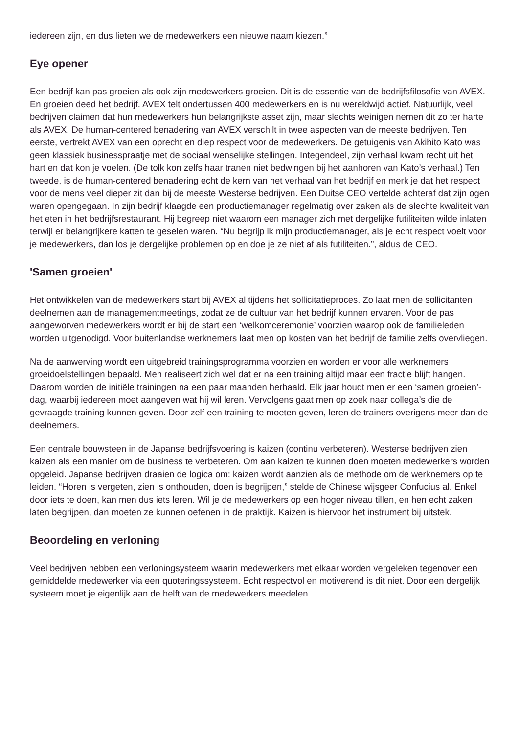iedereen zijn, en dus lieten we de medewerkers een nieuwe naam kiezen.”
Eye opener
Een bedrijf kan pas groeien als ook zijn medewerkers groeien. Dit is de essentie van de bedrijfsfilosofie van AVEX. En groeien deed het bedrijf. AVEX telt ondertussen 400 medewerkers en is nu wereldwijd actief. Natuurlijk, veel bedrijven claimen dat hun medewerkers hun belangrijkste asset zijn, maar slechts weinigen nemen dit zo ter harte als AVEX. De human-centered benadering van AVEX verschilt in twee aspecten van de meeste bedrijven. Ten eerste, vertrekt AVEX van een oprecht en diep respect voor de medewerkers. De getuigenis van Akihito Kato was geen klassiek businesspraatje met de sociaal wenselijke stellingen. Integendeel, zijn verhaal kwam recht uit het hart en dat kon je voelen. (De tolk kon zelfs haar tranen niet bedwingen bij het aanhoren van Kato’s verhaal.) Ten tweede, is de human-centered benadering echt de kern van het verhaal van het bedrijf en merk je dat het respect voor de mens veel dieper zit dan bij de meeste Westerse bedrijven. Een Duitse CEO vertelde achteraf dat zijn ogen waren opengegaan. In zijn bedrijf klaagde een productiemanager regelmatig over zaken als de slechte kwaliteit van het eten in het bedrijfsrestaurant. Hij begreep niet waarom een manager zich met dergelijke futiliteiten wilde inlaten terwijl er belangrijkere katten te geselen waren. “Nu begrijp ik mijn productiemanager, als je echt respect voelt voor je medewerkers, dan los je dergelijke problemen op en doe je ze niet af als futiliteiten.”, aldus de CEO.
'Samen groeien'
Het ontwikkelen van de medewerkers start bij AVEX al tijdens het sollicitatieproces. Zo laat men de sollicitanten deelnemen aan de managementmeetings, zodat ze de cultuur van het bedrijf kunnen ervaren. Voor de pas aangeworven medewerkers wordt er bij de start een ‘welkomceremonie’ voorzien waarop ook de familieleden worden uitgenodigd. Voor buitenlandse werknemers laat men op kosten van het bedrijf de familie zelfs overvliegen.
Na de aanwerving wordt een uitgebreid trainingsprogramma voorzien en worden er voor alle werknemers groeidoelstellingen bepaald. Men realiseert zich wel dat er na een training altijd maar een fractie blijft hangen. Daarom worden de initiële trainingen na een paar maanden herhaald. Elk jaar houdt men er een ‘samen groeien’-dag, waarbij iedereen moet aangeven wat hij wil leren. Vervolgens gaat men op zoek naar collega’s die de gevraagde training kunnen geven. Door zelf een training te moeten geven, leren de trainers overigens meer dan de deelnemers.
Een centrale bouwsteen in de Japanse bedrijfsvoering is kaizen (continu verbeteren). Westerse bedrijven zien kaizen als een manier om de business te verbeteren. Om aan kaizen te kunnen doen moeten medewerkers worden opgeleid. Japanse bedrijven draaien de logica om: kaizen wordt aanzien als de methode om de werknemers op te leiden. “Horen is vergeten, zien is onthouden, doen is begrijpen,” stelde de Chinese wijsgeer Confucius al. Enkel door iets te doen, kan men dus iets leren. Wil je de medewerkers op een hoger niveau tillen, en hen echt zaken laten begrijpen, dan moeten ze kunnen oefenen in de praktijk. Kaizen is hiervoor het instrument bij uitstek.
Beoordeling en verloning
Veel bedrijven hebben een verloningsysteem waarin medewerkers met elkaar worden vergeleken tegenover een gemiddelde medewerker via een quoteringssysteem. Echt respectvol en motiverend is dit niet. Door een dergelijk systeem moet je eigenlijk aan de helft van de medewerkers meedelen